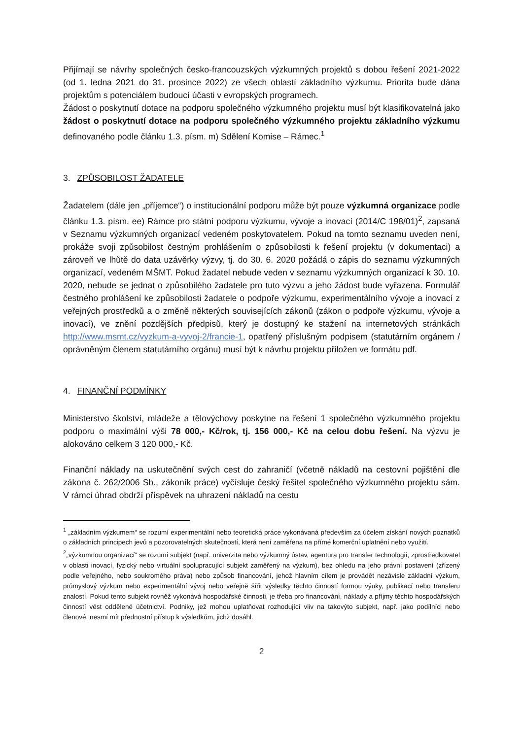Přijímají se návrhy společných česko-francouzských výzkumných projektů s dobou řešení 2021-2022 (od 1. ledna 2021 do 31. prosince 2022) ze všech oblastí základního výzkumu. Priorita bude dána projektům s potenciálem budoucí účasti v evropských programech.
Žádost o poskytnutí dotace na podporu společného výzkumného projektu musí být klasifikovatelná jako žádost o poskytnutí dotace na podporu společného výzkumného projektu základního výzkumu definovaného podle článku 1.3. písm. m) Sdělení Komise – Rámec.<sup>1</sup>
3. ZPŮSOBILOST ŽADATELE
Žadatelem (dále jen „příjemce“) o institucionální podporu může být pouze výzkumná organizace podle článku 1.3. písm. ee) Rámce pro státní podporu výzkumu, vývoje a inovací (2014/C 198/01)<sup>2</sup>, zapsaná v Seznamu výzkumných organizací vedeném poskytovatelem. Pokud na tomto seznamu uveden není, prokáže svoji způsobilost čestným prohlášením o způsobilosti k řešení projektu (v dokumentaci) a zároveň ve lhůtě do data uzávěrky výzvy, tj. do 30. 6. 2020 požádá o zápis do seznamu výzkumných organizací, vedeném MŠMT. Pokud žadatel nebude veden v seznamu výzkumných organizací k 30. 10. 2020, nebude se jednat o způsobilého žadatele pro tuto výzvu a jeho žádost bude vyřazena. Formulář čestného prohlášení ke způsobilosti žadatele o podpoře výzkumu, experimentálního vývoje a inovací z veřejných prostředků a o změně některých souvisejících zákonů (zákon o podpoře výzkumu, vývoje a inovací), ve znění pozdějších předpisů, který je dostupný ke stažení na internetových stránkách http://www.msmt.cz/vyzkum-a-vyvoj-2/francie-1, opatřený příslušným podpisem (statutárním orgánem / oprávněným členem statutárního orgánu) musí být k návrhu projektu přiložen ve formátu pdf.
4. FINANČNÍ PODMÍNKY
Ministerstvo školství, mládeže a tělovýchovy poskytne na řešení 1 společného výzkumného projektu podporu o maximální výši 78 000,- Kč/rok, tj. 156 000,- Kč na celou dobu řešení. Na výzvu je alokováno celkem 3 120 000,- Kč.
Finanční náklady na uskutečnění svých cest do zahraničí (včetně nákladů na cestovní pojištění dle zákona č. 262/2006 Sb., zákoník práce) vyčísluje český řešitel společného výzkumného projektu sám. V rámci úhrad obdrží příspěvek na uhrazení nákladů na cestu
<sup>1</sup> „základním výzkumem“ se rozumí experimentální nebo teoretická práce vykonávaná především za účelem získání nových poznatků o základních principech jevů a pozorovatelných skutečností, která není zaměřena na přímé komerční uplatnění nebo využití.
<sup>2</sup>„výzkumnou organizací“ se rozumí subjekt (např. univerzita nebo výzkumný ústav, agentura pro transfer technologií, zprostředkovatel v oblasti inovací, fyzický nebo virtuální spolupracující subjekt zaměřený na výzkum), bez ohledu na jeho právní postavení (zřízený podle veřejného, nebo soukromého práva) nebo způsob financování, jehož hlavním cílem je provádět nezávisle základní výzkum, průmyslový výzkum nebo experimentální vývoj nebo veřejně šířit výsledky těchto činností formou výuky, publikací nebo transferu znalostí. Pokud tento subjekt rovněž vykonává hospodářské činnosti, je třeba pro financování, náklady a příjmy těchto hospodářských činností vést oddělené účetnictví. Podniky, jež mohou uplatňovat rozhodující vliv na takovýto subjekt, např. jako podílníci nebo členové, nesmí mít přednostní přístup k výsledkům, jichž dosáhl.
2